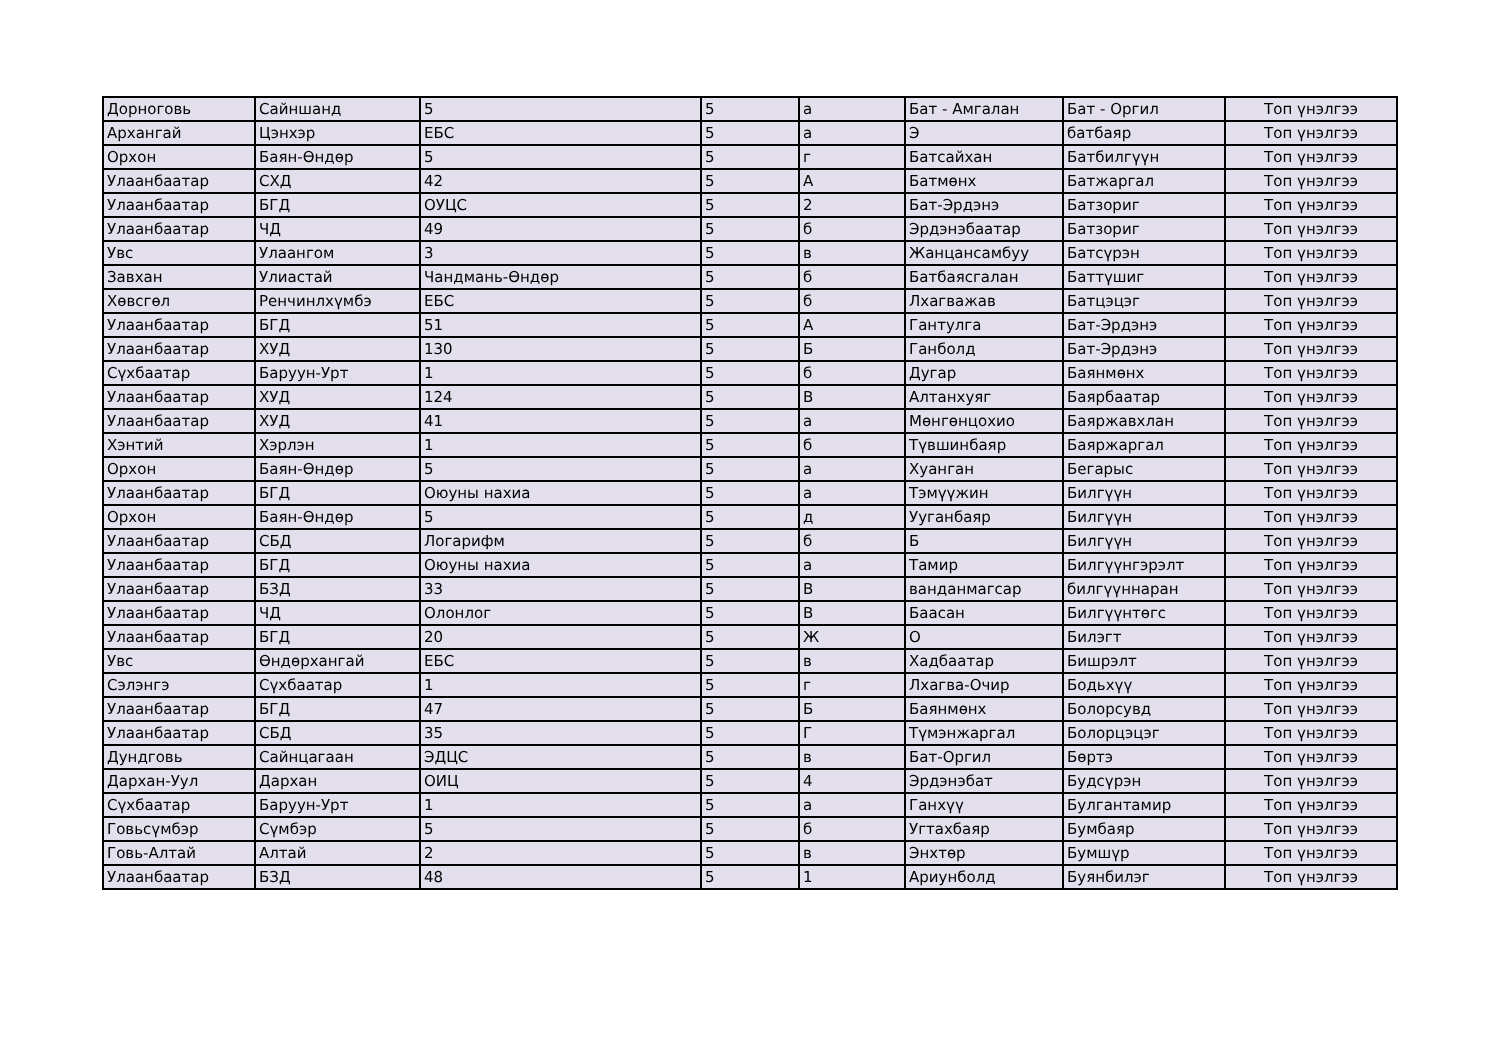| Дорноговь | Сайншанд | 5 | 5 | а | Бат - Амгалан | Бат - Оргил | Топ үнэлгээ |
| Архангай | Цэнхэр | ЕБС | 5 | а | Э | батбаяр | Топ үнэлгээ |
| Орхон | Баян-Өндөр | 5 | 5 | г | Батсайхан | Батбилгүүн | Топ үнэлгээ |
| Улаанбаатар | СХД | 42 | 5 | А | Батмөнх | Батжаргал | Топ үнэлгээ |
| Улаанбаатар | БГД | ОУЦС | 5 | 2 | Бат-Эрдэнэ | Батзориг | Топ үнэлгээ |
| Улаанбаатар | ЧД | 49 | 5 | б | Эрдэнэбаатар | Батзориг | Топ үнэлгээ |
| Увс | Улаангом | 3 | 5 | в | Жанцансамбуу | Батсүрэн | Топ үнэлгээ |
| Завхан | Улиастай | Чандмань-Өндөр | 5 | б | Батбаясгалан | Баттүшиг | Топ үнэлгээ |
| Хөвсгөл | Ренчинлхүмбэ | ЕБС | 5 | б | Лхагважав | Батцэцэг | Топ үнэлгээ |
| Улаанбаатар | БГД | 51 | 5 | А | Гантулга | Бат-Эрдэнэ | Топ үнэлгээ |
| Улаанбаатар | ХУД | 130 | 5 | Б | Ганболд | Бат-Эрдэнэ | Топ үнэлгээ |
| Сүхбаатар | Баруун-Урт | 1 | 5 | б | Дугар | Баянмөнх | Топ үнэлгээ |
| Улаанбаатар | ХУД | 124 | 5 | В | Алтанхуяг | Баярбаатар | Топ үнэлгээ |
| Улаанбаатар | ХУД | 41 | 5 | а | Мөнгөнцохио | Баяржавхлан | Топ үнэлгээ |
| Хэнтий | Хэрлэн | 1 | 5 | б | Түвшинбаяр | Баяржаргал | Топ үнэлгээ |
| Орхон | Баян-Өндөр | 5 | 5 | а | Хуанган | Бегарыс | Топ үнэлгээ |
| Улаанбаатар | БГД | Оюуны нахиа | 5 | а | Тэмүүжин | Билгүүн | Топ үнэлгээ |
| Орхон | Баян-Өндөр | 5 | 5 | д | Ууганбаяр | Билгүүн | Топ үнэлгээ |
| Улаанбаатар | СБД | Логарифм | 5 | б | Б | Билгүүн | Топ үнэлгээ |
| Улаанбаатар | БГД | Оюуны нахиа | 5 | а | Тамир | Билгүүнгэрэлт | Топ үнэлгээ |
| Улаанбаатар | БЗД | 33 | 5 | В | ванданмагсар | билгүүннаран | Топ үнэлгээ |
| Улаанбаатар | ЧД | Олонлог | 5 | В | Баасан | Билгүүнтөгс | Топ үнэлгээ |
| Улаанбаатар | БГД | 20 | 5 | Ж | О | Билэгт | Топ үнэлгээ |
| Увс | Өндөрхангай | ЕБС | 5 | в | Хадбаатар | Бишрэлт | Топ үнэлгээ |
| Сэлэнгэ | Сүхбаатар | 1 | 5 | г | Лхагва-Очир | Бодьхүү | Топ үнэлгээ |
| Улаанбаатар | БГД | 47 | 5 | Б | Баянмөнх | Болорсувд | Топ үнэлгээ |
| Улаанбаатар | СБД | 35 | 5 | Г | Түмэнжаргал | Болорцэцэг | Топ үнэлгээ |
| Дундговь | Сайнцагаан | ЭДЦС | 5 | в | Бат-Оргил | Бөртэ | Топ үнэлгээ |
| Дархан-Уул | Дархан | ОИЦ | 5 | 4 | Эрдэнэбат | Будсүрэн | Топ үнэлгээ |
| Сүхбаатар | Баруун-Урт | 1 | 5 | а | Ганхүү | Булгантамир | Топ үнэлгээ |
| Говьсүмбэр | Сүмбэр | 5 | 5 | б | Угтахбаяр | Бумбаяр | Топ үнэлгээ |
| Говь-Алтай | Алтай | 2 | 5 | в | Энхтөр | Бумшүр | Топ үнэлгээ |
| Улаанбаатар | БЗД | 48 | 5 | 1 | Ариунболд | Буянбилэг | Топ үнэлгээ |